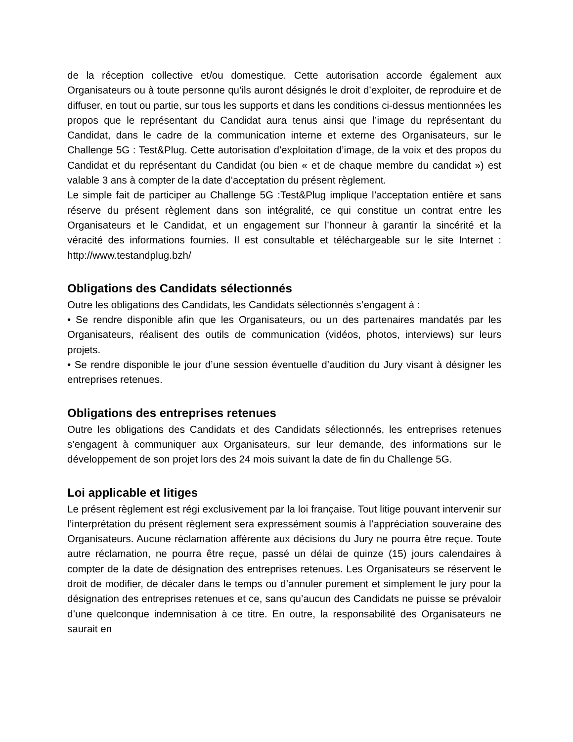de la réception collective et/ou domestique. Cette autorisation accorde également aux Organisateurs ou à toute personne qu’ils auront désignés le droit d’exploiter, de reproduire et de diffuser, en tout ou partie, sur tous les supports et dans les conditions ci-dessus mentionnées les propos que le représentant du Candidat aura tenus ainsi que l’image du représentant du Candidat, dans le cadre de la communication interne et externe des Organisateurs, sur le Challenge 5G : Test&Plug. Cette autorisation d’exploitation d’image, de la voix et des propos du Candidat et du représentant du Candidat (ou bien « et de chaque membre du candidat ») est valable 3 ans à compter de la date d’acceptation du présent règlement.
Le simple fait de participer au Challenge 5G :Test&Plug implique l’acceptation entière et sans réserve du présent règlement dans son intégralité, ce qui constitue un contrat entre les Organisateurs et le Candidat, et un engagement sur l’honneur à garantir la sincérité et la véracité des informations fournies. Il est consultable et téléchargeable sur le site Internet : http://www.testandplug.bzh/
Obligations des Candidats sélectionnés
Outre les obligations des Candidats, les Candidats sélectionnés s’engagent à :
• Se rendre disponible afin que les Organisateurs, ou un des partenaires mandatés par les Organisateurs, réalisent des outils de communication (vidéos, photos, interviews) sur leurs projets.
• Se rendre disponible le jour d’une session éventuelle d’audition du Jury visant à désigner les entreprises retenues.
Obligations des entreprises retenues
Outre les obligations des Candidats et des Candidats sélectionnés, les entreprises retenues s’engagent à communiquer aux Organisateurs, sur leur demande, des informations sur le développement de son projet lors des 24 mois suivant la date de fin du Challenge 5G.
Loi applicable et litiges
Le présent règlement est régi exclusivement par la loi française. Tout litige pouvant intervenir sur l’interprétation du présent règlement sera expressément soumis à l’appréciation souveraine des Organisateurs. Aucune réclamation afférente aux décisions du Jury ne pourra être reçue. Toute autre réclamation, ne pourra être reçue, passé un délai de quinze (15) jours calendaires à compter de la date de désignation des entreprises retenues. Les Organisateurs se réservent le droit de modifier, de décaler dans le temps ou d’annuler purement et simplement le jury pour la désignation des entreprises retenues et ce, sans qu’aucun des Candidats ne puisse se prévaloir d’une quelconque indemnisation à ce titre. En outre, la responsabilité des Organisateurs ne saurait en